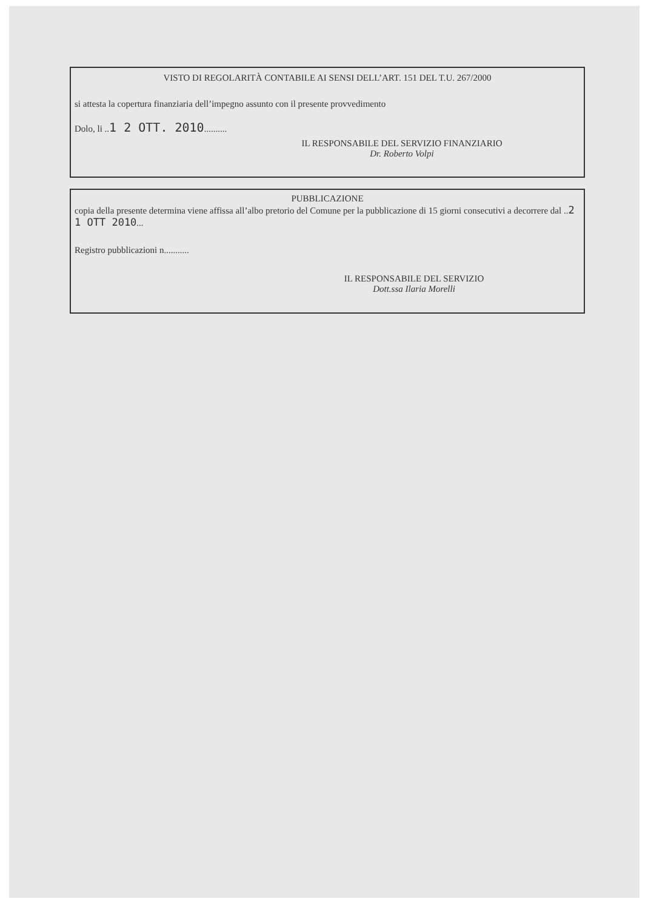VISTO DI REGOLARITÀ CONTABILE AI SENSI DELL’ART. 151 DEL T.U. 267/2000
si attesta la copertura finanziaria dell’impegno assunto con il presente provvedimento
Dolo, li ..1 2 OTT. 2010..........
IL RESPONSABILE DEL SERVIZIO FINANZIARIO
Dr. Roberto Volpi
PUBBLICAZIONE
copia della presente determina viene affissa all’albo pretorio del Comune per la pubblicazione di 15 giorni consecutivi a decorrere dal ..2 1 OTT 2010...
Registro pubblicazioni n...........
IL RESPONSABILE DEL SERVIZIO
Dott.ssa Ilaria Morelli